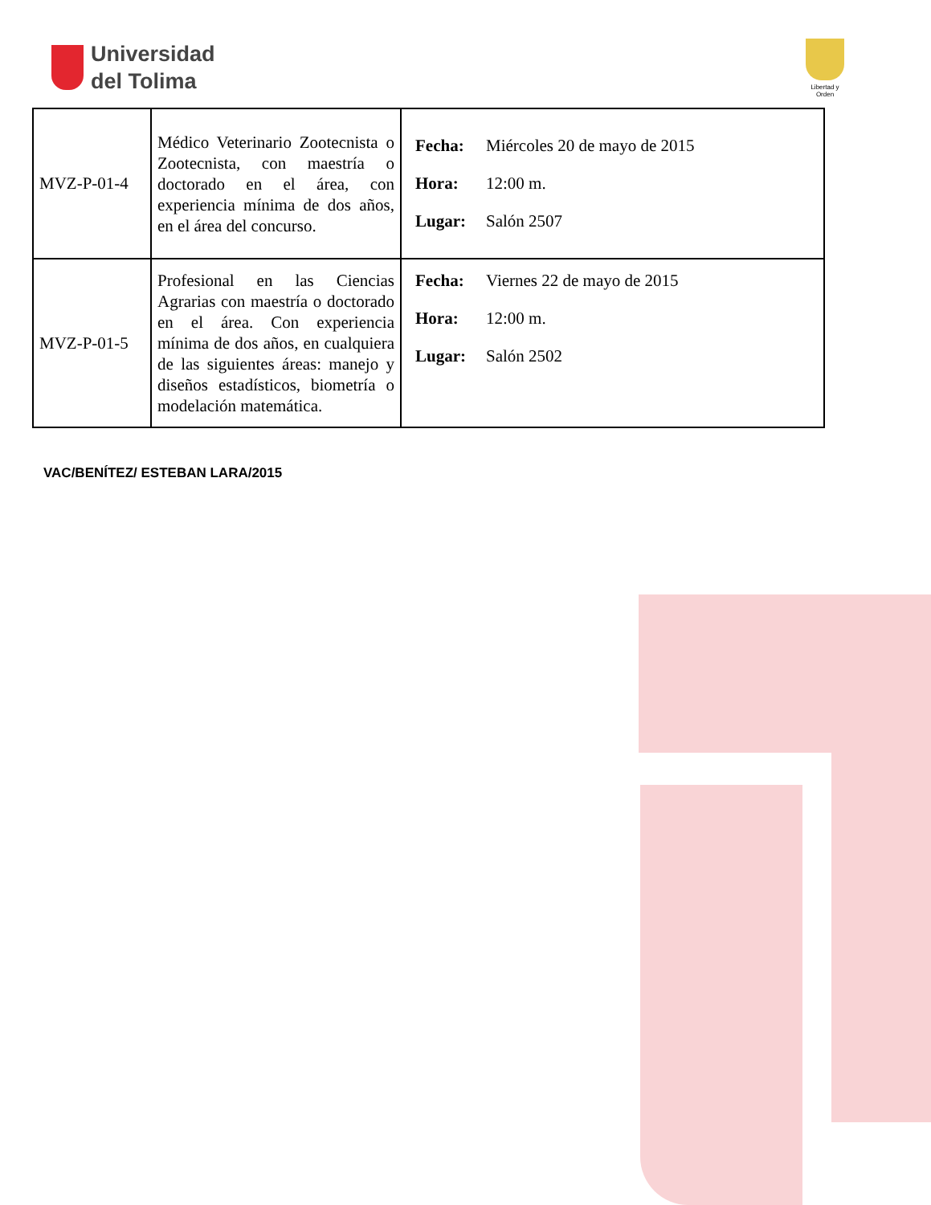Universidad
del Tolima
Libertad y Orden
| MVZ-P-01-4 | Médico Veterinario Zootecnista o Zootecnista, con maestría o doctorado en el área, con experiencia mínima de dos años, en el área del concurso. | Fecha: Miércoles 20 de mayo de 2015 Hora: 12:00 m. Lugar: Salón 2507 |
| MVZ-P-01-5 | Profesional en las Ciencias Agrarias con maestría o doctorado en el área. Con experiencia mínima de dos años, en cualquiera de las siguientes áreas: manejo y diseños estadísticos, biometría o modelación matemática. | Fecha: Viernes 22 de mayo de 2015 Hora: 12:00 m. Lugar: Salón 2502 |
VAC/BENÍTEZ/ ESTEBAN LARA/2015